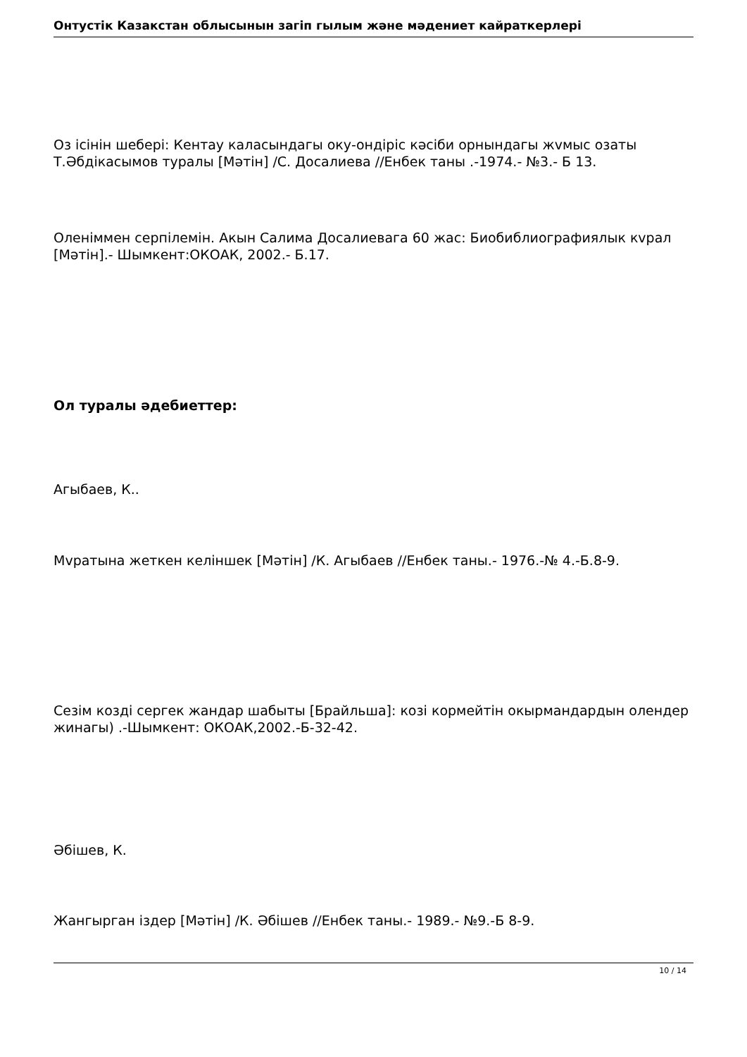Онтустiк Казакстан облысынын загiп гылым жəне мəдениет кайраткерлерi
Оз iсiнiн шеберi: Кентау каласындагы оку-ондiрiс кəсiби орнындагы жvмыс озаты Т.Əбдiкасымов туралы [Мəтiн] /С. Досалиева //Енбек таны .-1974.- №3.- Б 13.
Оленiммен серпiлемiн. Акын Салима Досалиевага 60 жас: Биобиблиографиялык кvрал [Мəтiн].- Шымкент:ОКОАК, 2002.- Б.17.
Ол туралы əдебиеттер:
Агыбаев, К..
Мvратына жеткен келiншек [Мəтiн] /К. Агыбаев //Енбек таны.- 1976.-№ 4.-Б.8-9.
Сезiм козді сергек жандар шабыты [Брайльша]: козi кормейтiн окырмандардын олендер жинагы) .-Шымкент: ОКОАК,2002.-Б-32-42.
Əбiшев, К.
Жангырган iздер [Мəтiн] /К. Əбiшев //Енбек таны.- 1989.- №9.-Б 8-9.
10 / 14